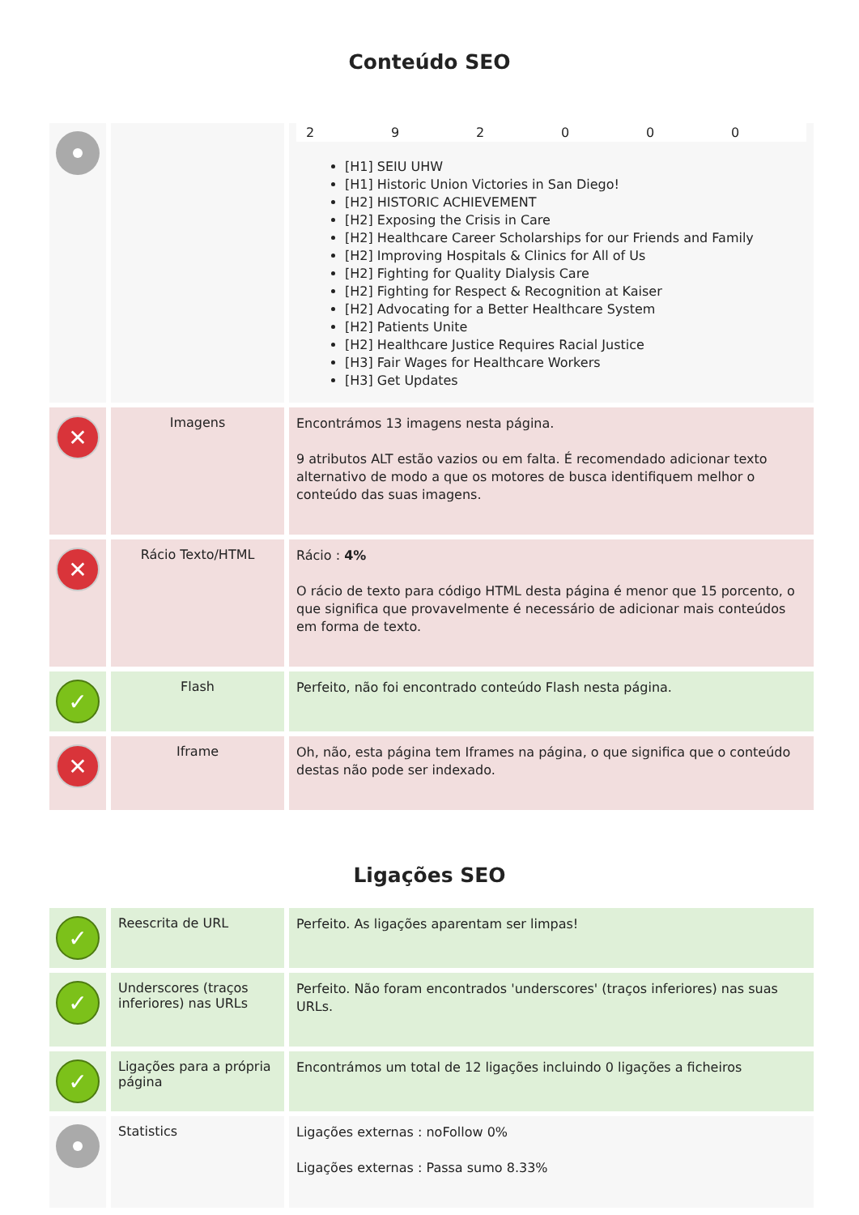Conteúdo SEO
| | | / 2 / 9 / 2 / 0 / 0 / 0 / [H1] SEIU UHW [H1] Historic Union Victories in San Diego! [H2] HISTORIC ACHIEVEMENT [H2] Exposing the Crisis in Care [H2] Healthcare Career Scholarships for our Friends and Family [H2] Improving Hospitals & Clinics for All of Us [H2] Fighting for Quality Dialysis Care [H2] Fighting for Respect & Recognition at Kaiser [H2] Advocating for a Better Healthcare System [H2] Patients Unite [H2] Healthcare Justice Requires Racial Justice [H3] Fair Wages for Healthcare Workers [H3] Get Updates |
| ✕ | Imagens | Encontrámos 13 imagens nesta página. 9 atributos ALT estão vazios ou em falta. É recomendado adicionar texto alternativo de modo a que os motores de busca identifiquem melhor o conteúdo das suas imagens. |
| ✕ | Rácio Texto/HTML | Rácio : 4% O rácio de texto para código HTML desta página é menor que 15 porcento, o que significa que provavelmente é necessário de adicionar mais conteúdos em forma de texto. |
| ✓ | Flash | Perfeito, não foi encontrado conteúdo Flash nesta página. |
| ✕ | Iframe | Oh, não, esta página tem Iframes na página, o que significa que o conteúdo destas não pode ser indexado. |
Ligações SEO
| ✓ | Reescrita de URL | Perfeito. As ligações aparentam ser limpas! |
| ✓ | Underscores (traços inferiores) nas URLs | Perfeito. Não foram encontrados 'underscores' (traços inferiores) nas suas URLs. |
| ✓ | Ligações para a própria página | Encontrámos um total de 12 ligações incluindo 0 ligações a ficheiros |
| | Statistics | Ligações externas : noFollow 0% Ligações externas : Passa sumo 8.33% |